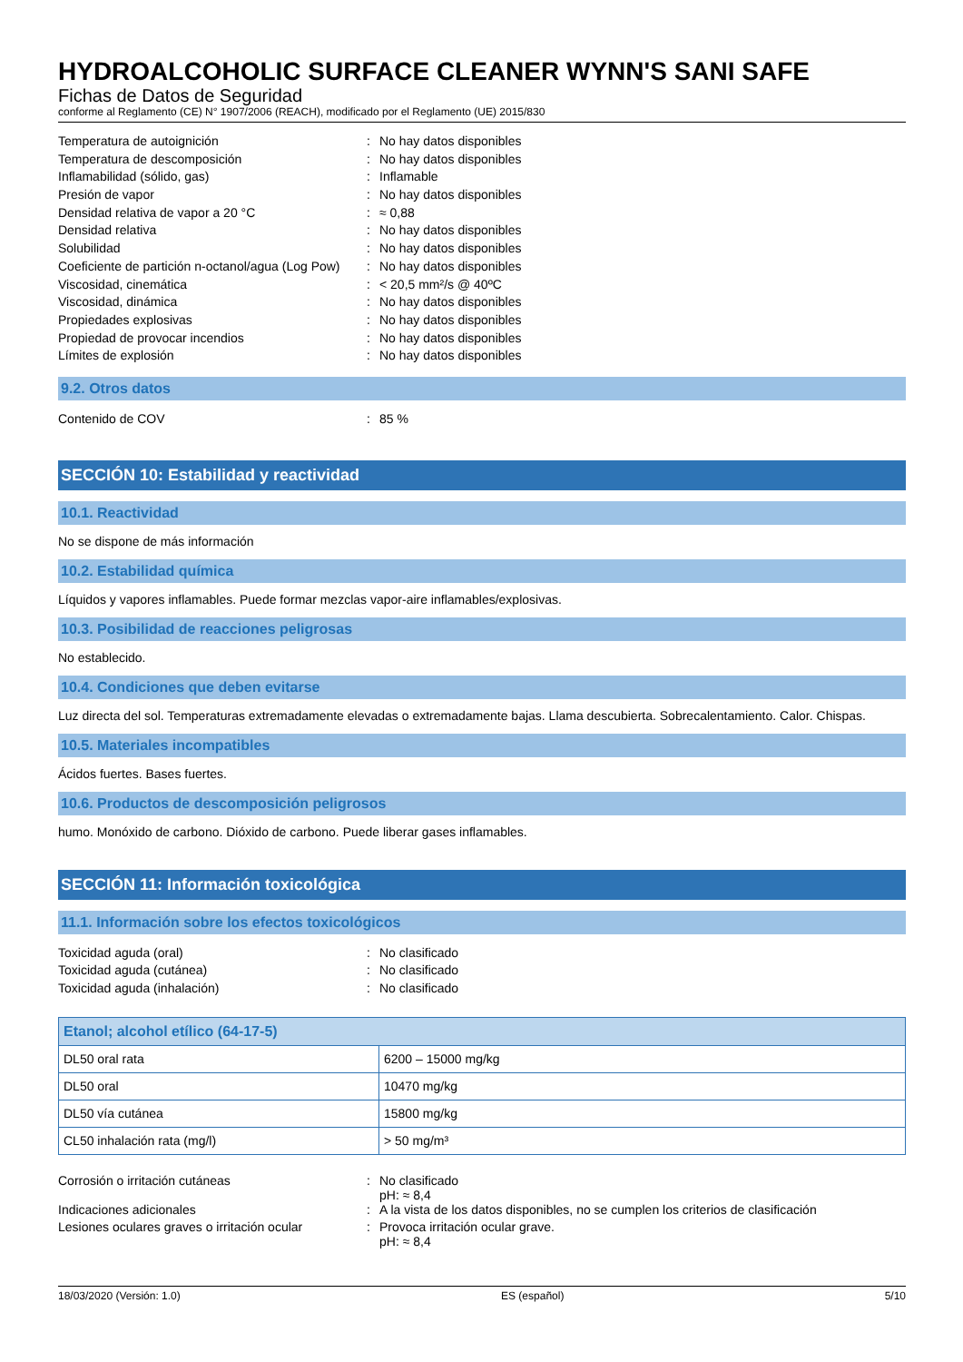HYDROALCOHOLIC SURFACE CLEANER WYNN'S SANI SAFE
Fichas de Datos de Seguridad
conforme al Reglamento (CE) N° 1907/2006 (REACH), modificado por el Reglamento (UE) 2015/830
| Temperatura de autoignición | : | No hay datos disponibles |
| Temperatura de descomposición | : | No hay datos disponibles |
| Inflamabilidad (sólido, gas) | : | Inflamable |
| Presión de vapor | : | No hay datos disponibles |
| Densidad relativa de vapor a 20 °C | : | ≈ 0,88 |
| Densidad relativa | : | No hay datos disponibles |
| Solubilidad | : | No hay datos disponibles |
| Coeficiente de partición n-octanol/agua (Log Pow) | : | No hay datos disponibles |
| Viscosidad, cinemática | : | < 20,5 mm²/s @ 40ºC |
| Viscosidad, dinámica | : | No hay datos disponibles |
| Propiedades explosivas | : | No hay datos disponibles |
| Propiedad de provocar incendios | : | No hay datos disponibles |
| Límites de explosión | : | No hay datos disponibles |
9.2. Otros datos
| Contenido de COV | : | 85 % |
SECCIÓN 10: Estabilidad y reactividad
10.1. Reactividad
No se dispone de más información
10.2. Estabilidad química
Líquidos y vapores inflamables. Puede formar mezclas vapor-aire inflamables/explosivas.
10.3. Posibilidad de reacciones peligrosas
No establecido.
10.4. Condiciones que deben evitarse
Luz directa del sol. Temperaturas extremadamente elevadas o extremadamente bajas. Llama descubierta. Sobrecalentamiento. Calor. Chispas.
10.5. Materiales incompatibles
Ácidos fuertes. Bases fuertes.
10.6. Productos de descomposición peligrosos
humo. Monóxido de carbono. Dióxido de carbono. Puede liberar gases inflamables.
SECCIÓN 11: Información toxicológica
11.1. Información sobre los efectos toxicológicos
| Toxicidad aguda (oral) | : | No clasificado |
| Toxicidad aguda (cutánea) | : | No clasificado |
| Toxicidad aguda (inhalación) | : | No clasificado |
| Etanol; alcohol etílico (64-17-5) | |
| --- | --- |
| DL50 oral rata | 6200 – 15000 mg/kg |
| DL50 oral | 10470 mg/kg |
| DL50 vía cutánea | 15800 mg/kg |
| CL50 inhalación rata (mg/l) | > 50 mg/m³ |
| Corrosión o irritación cutáneas | : | No clasificado pH: ≈ 8,4 |
| Indicaciones adicionales | : | A la vista de los datos disponibles, no se cumplen los criterios de clasificación |
| Lesiones oculares graves o irritación ocular | : | Provoca irritación ocular grave. pH: ≈ 8,4 |
18/03/2020 (Versión: 1.0) ES (español) 5/10